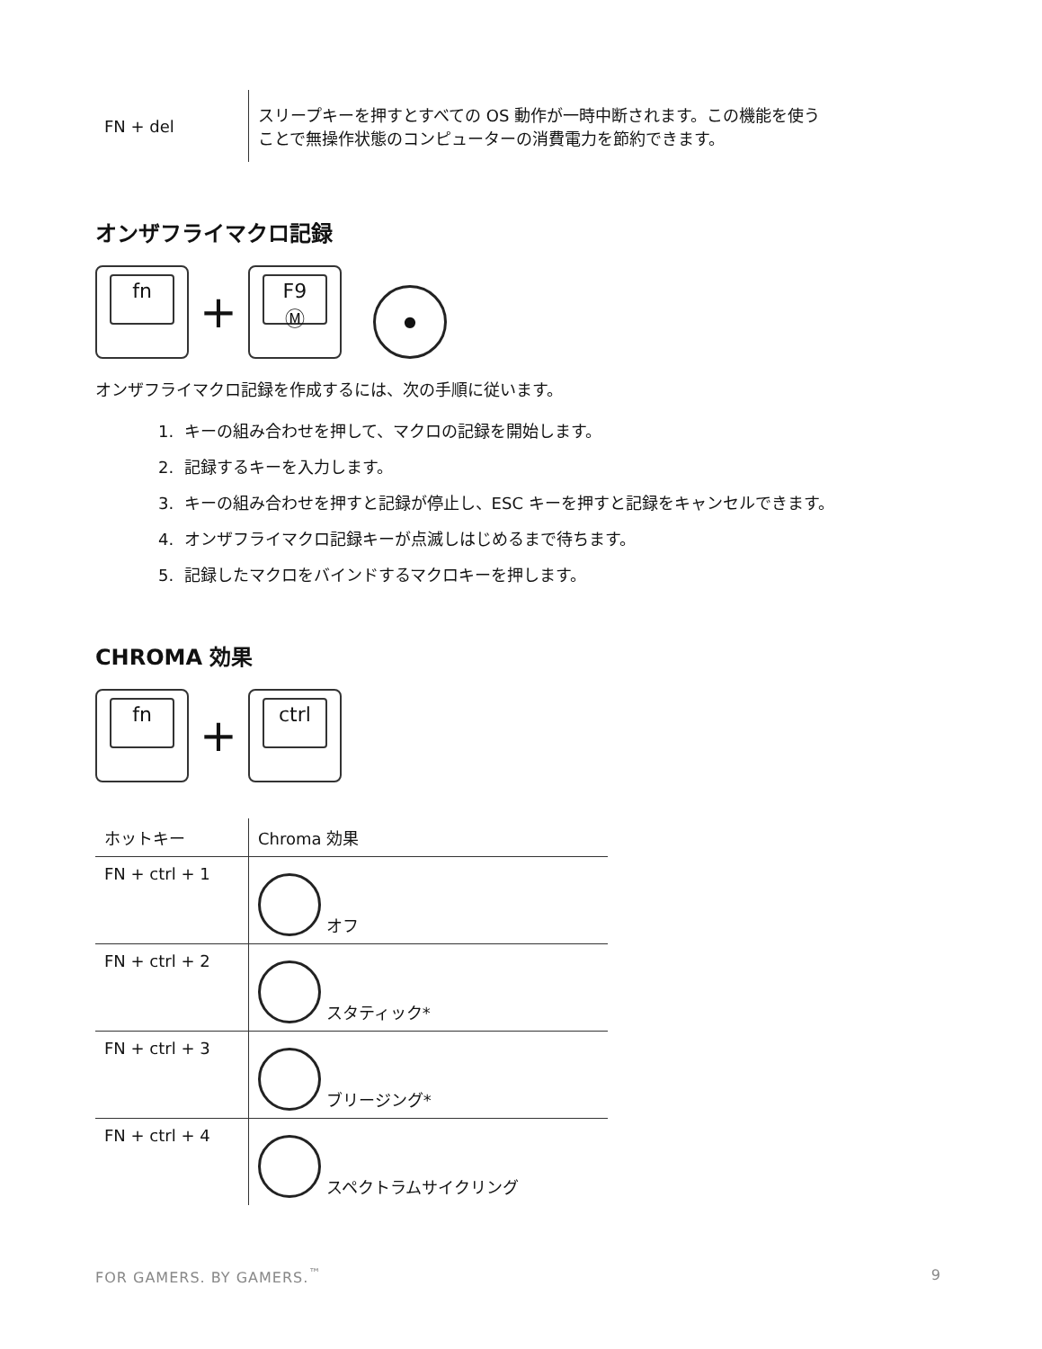| FN + del | スリープキーを押すとすべての OS 動作が一時中断されます。この機能を使う ことで無操作状態のコンピューターの消費電力を節約できます。 |
オンザフライマクロ記録
fn + F9
Ⓜ ●
オンザフライマクロ記録を作成するには、次の手順に従います。
1. キーの組み合わせを押して、マクロの記録を開始します。
2. 記録するキーを入力します。
3. キーの組み合わせを押すと記録が停止し、ESC キーを押すと記録をキャンセルできます。
4. オンザフライマクロ記録キーが点滅しはじめるまで待ちます。
5. 記録したマクロをバインドするマクロキーを押します。
CHROMA 効果
fn + ctrl
| ホットキー | Chroma 効果 |
| FN + ctrl + 1 | オフ |
| FN + ctrl + 2 | スタティック* |
| FN + ctrl + 3 | ブリージング* |
| FN + ctrl + 4 | スペクトラムサイクリング |
FOR GAMERS. BY GAMERS.<sup>™</sup> 9